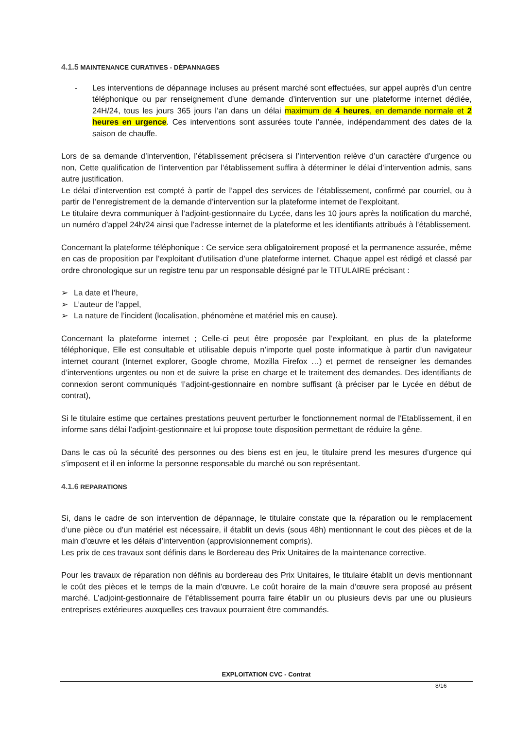4.1.5 MAINTENANCE CURATIVES - DÉPANNAGES
- Les interventions de dépannage incluses au présent marché sont effectuées, sur appel auprès d’un centre téléphonique ou par renseignement d’une demande d’intervention sur une plateforme internet dédiée, 24H/24, tous les jours 365 jours l’an dans un délai maximum de 4 heures, en demande normale et 2 heures en urgence. Ces interventions sont assurées toute l’année, indépendamment des dates de la saison de chauffe.
Lors de sa demande d’intervention, l’établissement précisera si l’intervention relève d’un caractère d’urgence ou non, Cette qualification de l’intervention par l’établissement suffira à déterminer le délai d’intervention admis, sans autre justification.
Le délai d’intervention est compté à partir de l’appel des services de l’établissement, confirmé par courriel, ou à partir de l’enregistrement de la demande d’intervention sur la plateforme internet de l’exploitant.
Le titulaire devra communiquer à l’adjoint-gestionnaire du Lycée, dans les 10 jours après la notification du marché, un numéro d’appel 24h/24 ainsi que l’adresse internet de la plateforme et les identifiants attribués à l’établissement.
Concernant la plateforme téléphonique : Ce service sera obligatoirement proposé et la permanence assurée, même en cas de proposition par l’exploitant d’utilisation d’une plateforme internet. Chaque appel est rédigé et classé par ordre chronologique sur un registre tenu par un responsable désigné par le TITULAIRE précisant :
➢ La date et l’heure,
➢ L’auteur de l’appel,
➢ La nature de l’incident (localisation, phénomène et matériel mis en cause).
Concernant la plateforme internet ; Celle-ci peut être proposée par l’exploitant, en plus de la plateforme téléphonique, Elle est consultable et utilisable depuis n’importe quel poste informatique à partir d’un navigateur internet courant (Internet explorer, Google chrome, Mozilla Firefox …) et permet de renseigner les demandes d’interventions urgentes ou non et de suivre la prise en charge et le traitement des demandes. Des identifiants de connexion seront communiqués ‘l’adjoint-gestionnaire en nombre suffisant (à préciser par le Lycée en début de contrat),
Si le titulaire estime que certaines prestations peuvent perturber le fonctionnement normal de l’Etablissement, il en informe sans délai l’adjoint-gestionnaire et lui propose toute disposition permettant de réduire la gêne.
Dans le cas où la sécurité des personnes ou des biens est en jeu, le titulaire prend les mesures d’urgence qui s’imposent et il en informe la personne responsable du marché ou son représentant.
4.1.6 REPARATIONS
Si, dans le cadre de son intervention de dépannage, le titulaire constate que la réparation ou le remplacement d’une pièce ou d’un matériel est nécessaire, il établit un devis (sous 48h) mentionnant le cout des pièces et de la main d’œuvre et les délais d’intervention (approvisionnement compris).
Les prix de ces travaux sont définis dans le Bordereau des Prix Unitaires de la maintenance corrective.
Pour les travaux de réparation non définis au bordereau des Prix Unitaires, le titulaire établit un devis mentionnant le coût des pièces et le temps de la main d’œuvre. Le coût horaire de la main d’œuvre sera proposé au présent marché. L’adjoint-gestionnaire de l’établissement pourra faire établir un ou plusieurs devis par une ou plusieurs entreprises extérieures auxquelles ces travaux pourraient être commandés.
EXPLOITATION CVC - Contrat
8/16